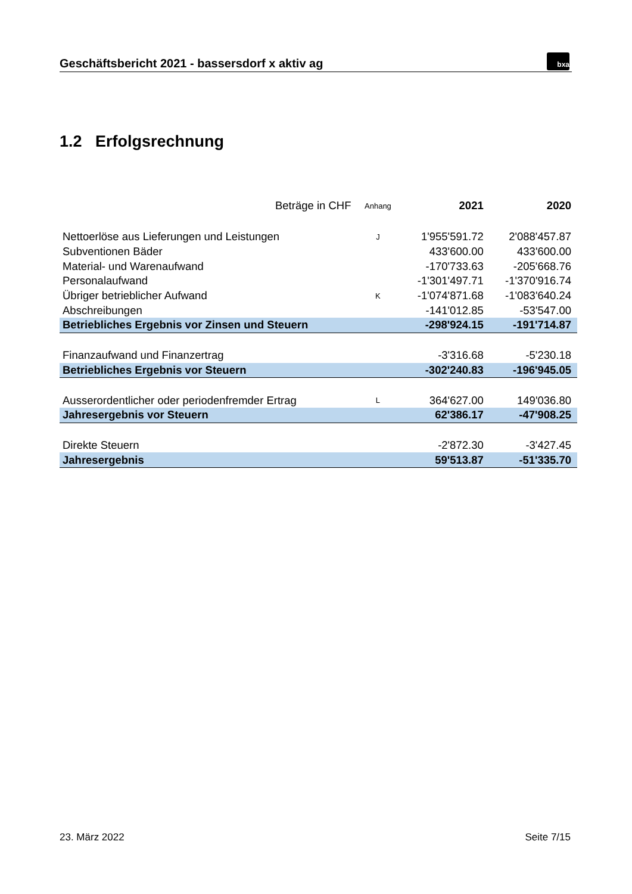Geschäftsbericht 2021 - bassersdorf x aktiv ag
bxa
1.2 Erfolgsrechnung
| Beträge in CHF | Anhang | 2021 | 2020 |
| --- | --- | --- | --- |
| Nettoerlöse aus Lieferungen und Leistungen | J | 1'955'591.72 | 2'088'457.87 |
| Subventionen Bäder | | 433'600.00 | 433'600.00 |
| Material- und Warenaufwand | | -170'733.63 | -205'668.76 |
| Personalaufwand | | -1'301'497.71 | -1'370'916.74 |
| Übriger betrieblicher Aufwand | K | -1'074'871.68 | -1'083'640.24 |
| Abschreibungen | | -141'012.85 | -53'547.00 |
| Betriebliches Ergebnis vor Zinsen und Steuern | | -298'924.15 | -191'714.87 |
| Finanzaufwand und Finanzertrag | | -3'316.68 | -5'230.18 |
| Betriebliches Ergebnis vor Steuern | | -302'240.83 | -196'945.05 |
| Ausserordentlicher oder periodenfremder Ertrag | L | 364'627.00 | 149'036.80 |
| Jahresergebnis vor Steuern | | 62'386.17 | -47'908.25 |
| Direkte Steuern | | -2'872.30 | -3'427.45 |
| Jahresergebnis | | 59'513.87 | -51'335.70 |
23. März 2022 Seite 7/15